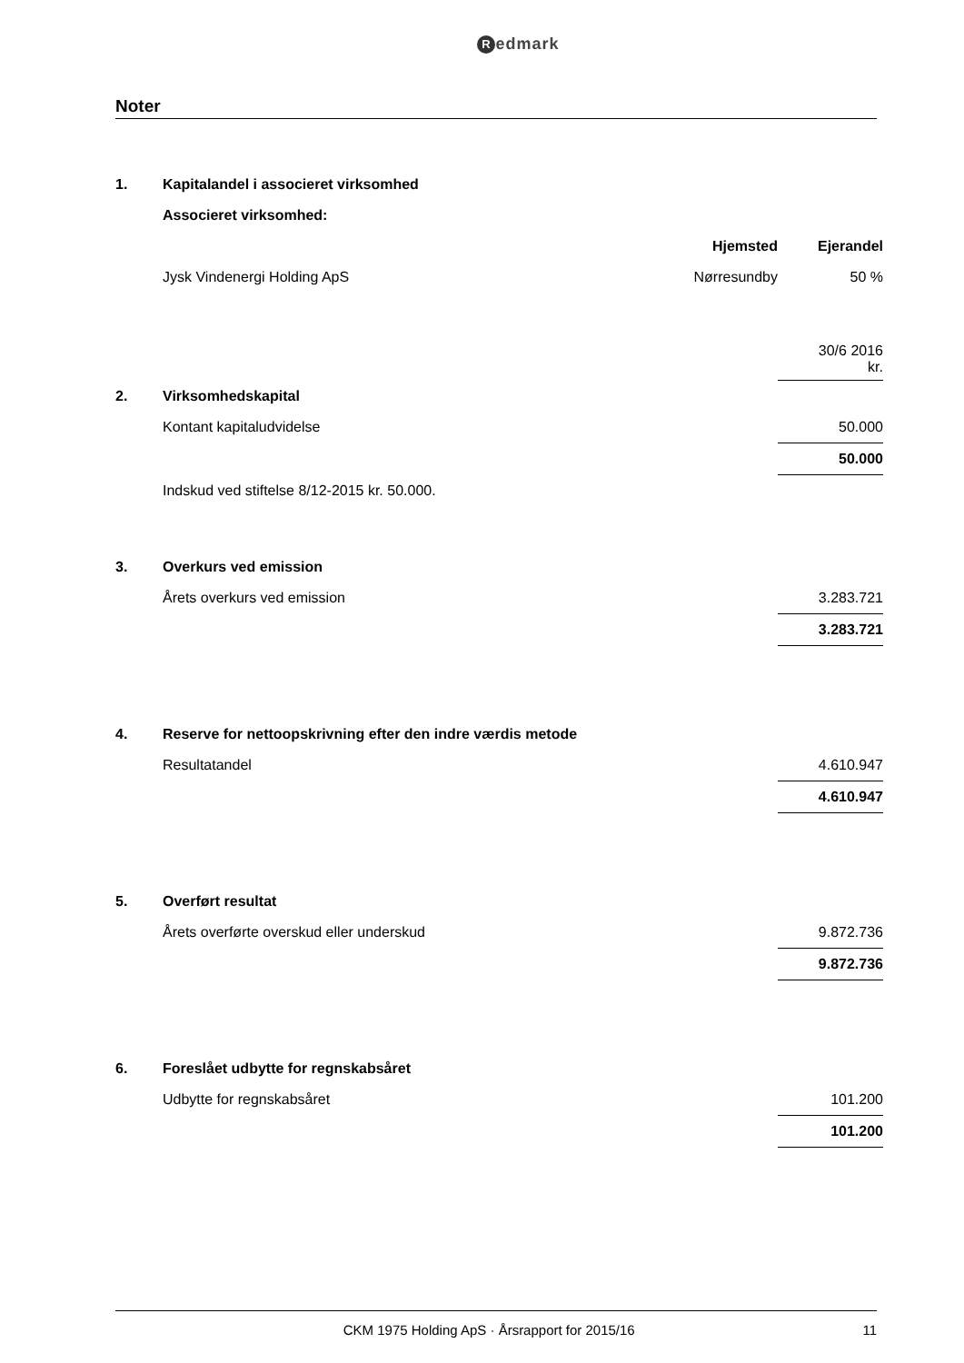Redmark
Noter
| 1. | Kapitalandel i associeret virksomhed | | |
| | Associeret virksomhed: | | |
| | | Hjemsted | Ejerandel |
| | Jysk Vindenergi Holding ApS | Nørresundby | 50 % |
| | | | 30/6 2016 kr. |
| 2. | Virksomhedskapital | | |
| | Kontant kapitaludvidelse | | 50.000 |
| | | | 50.000 |
| | Indskud ved stiftelse 8/12-2015 kr. 50.000. | | |
| 3. | Overkurs ved emission | | |
| | Årets overkurs ved emission | | 3.283.721 |
| | | | 3.283.721 |
| 4. | Reserve for nettoopskrivning efter den indre værdis metode | | |
| | Resultatandel | | 4.610.947 |
| | | | 4.610.947 |
| 5. | Overført resultat | | |
| | Årets overførte overskud eller underskud | | 9.872.736 |
| | | | 9.872.736 |
| 6. | Foreslået udbytte for regnskabsåret | | |
| | Udbytte for regnskabsåret | | 101.200 |
| | | | 101.200 |
CKM 1975 Holding ApS · Årsrapport for 2015/16
11